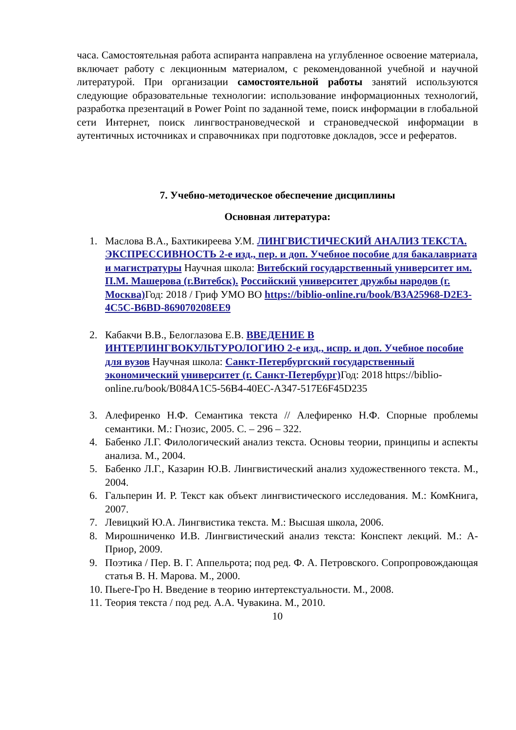часа. Самостоятельная работа аспиранта направлена на углубленное освоение материала, включает работу с лекционным материалом, с рекомендованной учебной и научной литературой. При организации самостоятельной работы занятий используются следующие образовательные технологии: использование информационных технологий, разработка презентаций в Power Point по заданной теме, поиск информации в глобальной сети Интернет, поиск лингвострановедческой и страноведческой информации в аутентичных источниках и справочниках при подготовке докладов, эссе и рефератов.
7. Учебно-методическое обеспечение дисциплины
Основная литература:
1. Маслова В.А., Бахтикиреева У.М. ЛИНГВИСТИЧЕСКИЙ АНАЛИЗ ТЕКСТА. ЭКСПРЕССИВНОСТЬ 2-е изд., пер. и доп. Учебное пособие для бакалавриата и магистратуры Научная школа: Витебский государственный университет им. П.М. Машерова (г.Витебск). Российский университет дружбы народов (г. Москва) Год: 2018 / Гриф УМО ВО https://biblio-online.ru/book/B3A25968-D2E3-4C5C-B6BD-869070208EE9
2. Кабакчи В.В., Белоглазова Е.В. ВВЕДЕНИЕ В ИНТЕРЛИНГВОКУЛЬТУРОЛОГИЮ 2-е изд., испр. и доп. Учебное пособие для вузов Научная школа: Санкт-Петербургский государственный экономический университет (г. Санкт-Петербург) Год: 2018 https://biblio-online.ru/book/B084A1C5-56B4-40EC-A347-517E6F45D235
3. Алефиренко Н.Ф. Семантика текста // Алефиренко Н.Ф. Спорные проблемы семантики. М.: Гнозис, 2005. С. – 296 – 322.
4. Бабенко Л.Г. Филологический анализ текста. Основы теории, принципы и аспекты анализа. М., 2004.
5. Бабенко Л.Г., Казарин Ю.В. Лингвистический анализ художественного текста. М., 2004.
6. Гальперин И. Р. Текст как объект лингвистического исследования. М.: КомКнига, 2007.
7. Левицкий Ю.А. Лингвистика текста. М.: Высшая школа, 2006.
8. Мирошниченко И.В. Лингвистический анализ текста: Конспект лекций. М.: А-Приор, 2009.
9. Поэтика / Пер. В. Г. Аппельрота; под ред. Ф. А. Петровского. Сопропровождающая статья В. Н. Марова. М., 2000.
10. Пьеге-Гро Н. Введение в теорию интертекстуальности. М., 2008.
11. Теория текста / под ред. А.А. Чувакина. М., 2010.
10